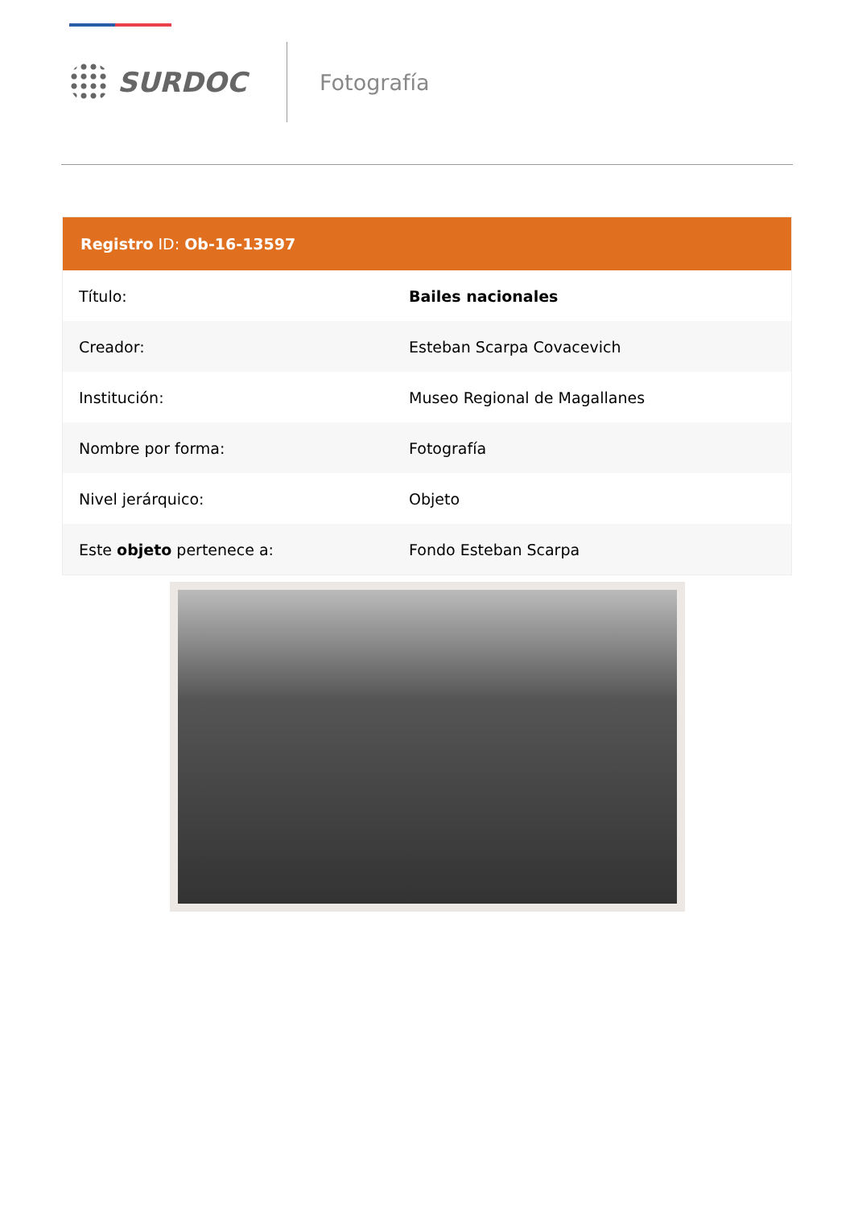SURDOC
Fotografía
Registro ID: Ob-16-13597
| Título: | Bailes nacionales |
| Creador: | Esteban Scarpa Covacevich |
| Institución: | Museo Regional de Magallanes |
| Nombre por forma: | Fotografía |
| Nivel jerárquico: | Objeto |
| Este objeto pertenece a: | Fondo Esteban Scarpa |